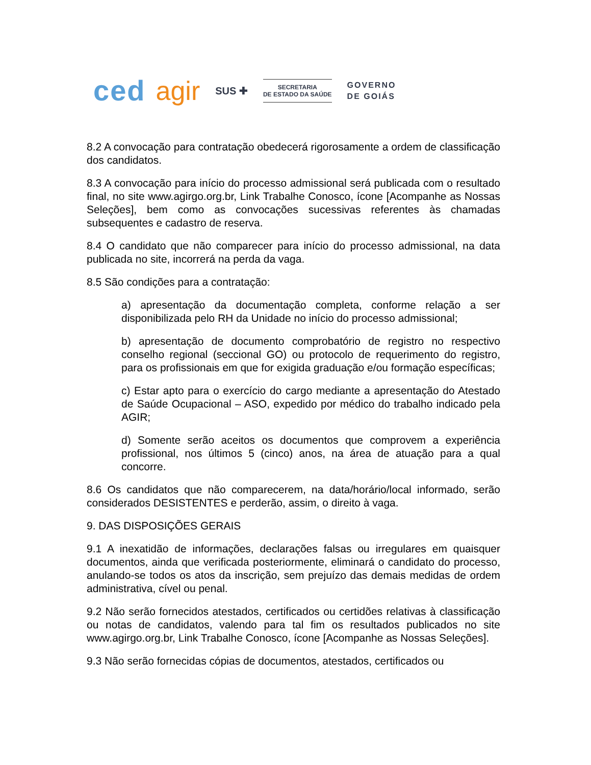ced agir SUS ✚
SECRETARIA
DE ESTADO DA SAÚDE
GOVERNO
DE GOIÁS
8.2 A convocação para contratação obedecerá rigorosamente a ordem de classificação dos candidatos.
8.3 A convocação para início do processo admissional será publicada com o resultado final, no site www.agirgo.org.br, Link Trabalhe Conosco, ícone [Acompanhe as Nossas Seleções], bem como as convocações sucessivas referentes às chamadas subsequentes e cadastro de reserva.
8.4 O candidato que não comparecer para início do processo admissional, na data publicada no site, incorrerá na perda da vaga.
8.5 São condições para a contratação:
a) apresentação da documentação completa, conforme relação a ser disponibilizada pelo RH da Unidade no início do processo admissional;
b) apresentação de documento comprobatório de registro no respectivo conselho regional (seccional GO) ou protocolo de requerimento do registro, para os profissionais em que for exigida graduação e/ou formação específicas;
c) Estar apto para o exercício do cargo mediante a apresentação do Atestado de Saúde Ocupacional – ASO, expedido por médico do trabalho indicado pela AGIR;
d) Somente serão aceitos os documentos que comprovem a experiência profissional, nos últimos 5 (cinco) anos, na área de atuação para a qual concorre.
8.6 Os candidatos que não comparecerem, na data/horário/local informado, serão considerados DESISTENTES e perderão, assim, o direito à vaga.
9. DAS DISPOSIÇÕES GERAIS
9.1 A inexatidão de informações, declarações falsas ou irregulares em quaisquer documentos, ainda que verificada posteriormente, eliminará o candidato do processo, anulando-se todos os atos da inscrição, sem prejuízo das demais medidas de ordem administrativa, cível ou penal.
9.2 Não serão fornecidos atestados, certificados ou certidões relativas à classificação ou notas de candidatos, valendo para tal fim os resultados publicados no site www.agirgo.org.br, Link Trabalhe Conosco, ícone [Acompanhe as Nossas Seleções].
9.3 Não serão fornecidas cópias de documentos, atestados, certificados ou